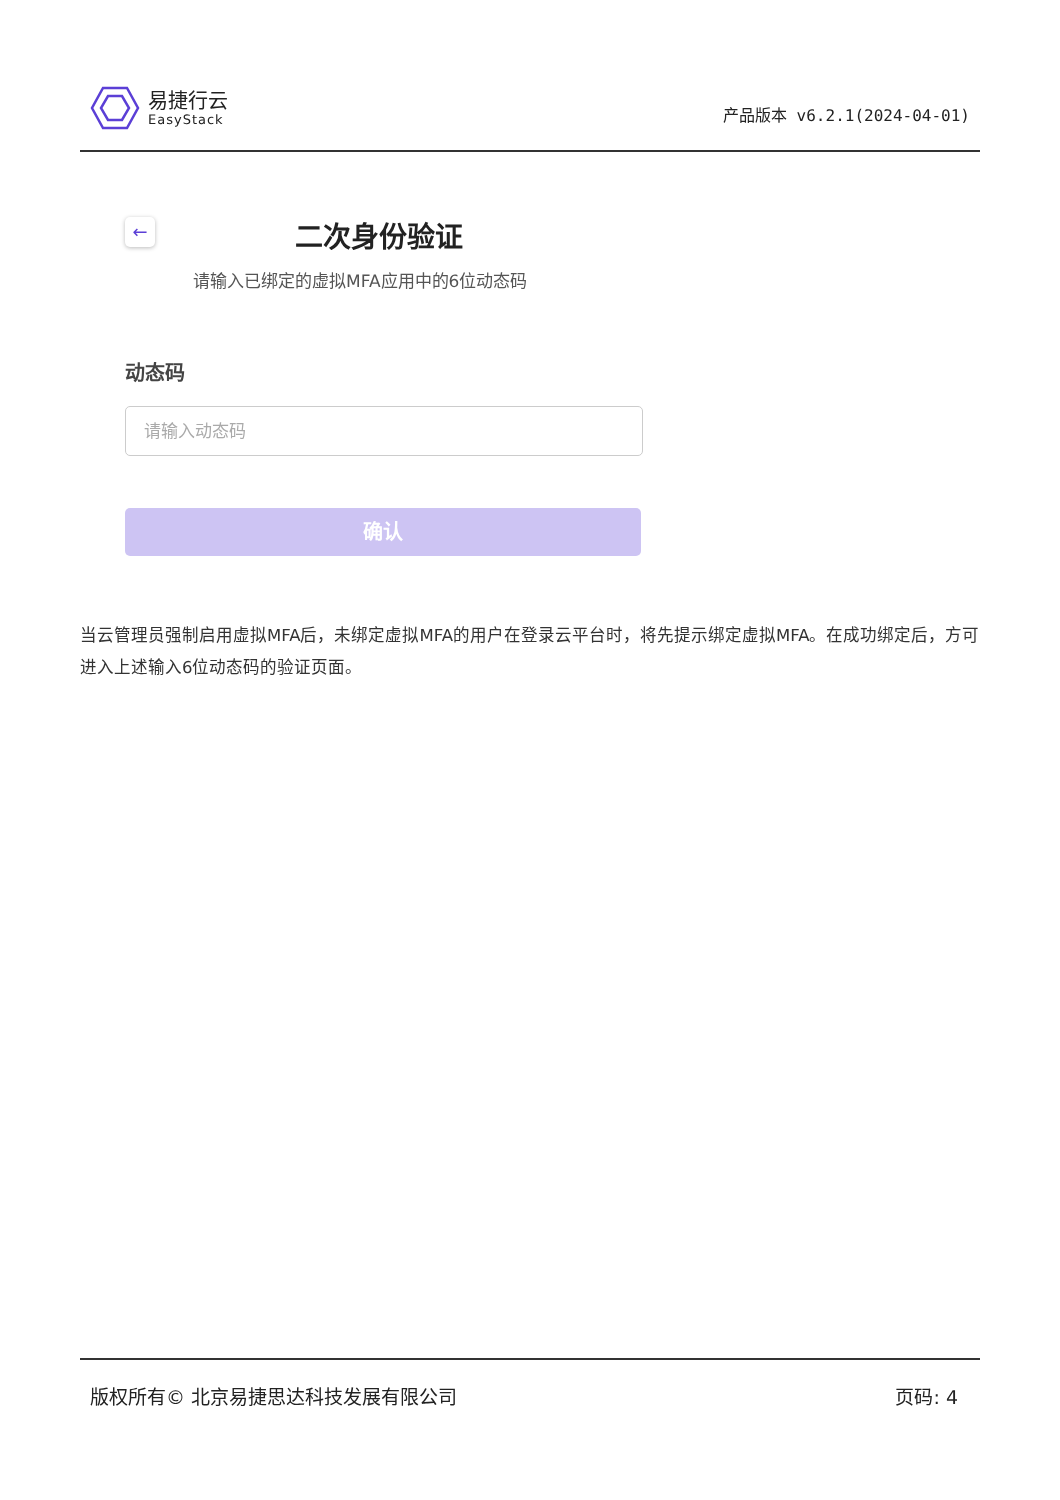易捷行云
EasyStack
产品版本 v6.2.1(2024-04-01)
←
二次身份验证
请输入已绑定的虚拟MFA应用中的6位动态码
动态码
请输入动态码
确认
当云管理员强制启用虚拟MFA后，未绑定虚拟MFA的用户在登录云平台时，将先提示绑定虚拟MFA。在成功绑定后，方可进入上述输入6位动态码的验证页面。
版权所有© 北京易捷思达科技发展有限公司 页码: 4